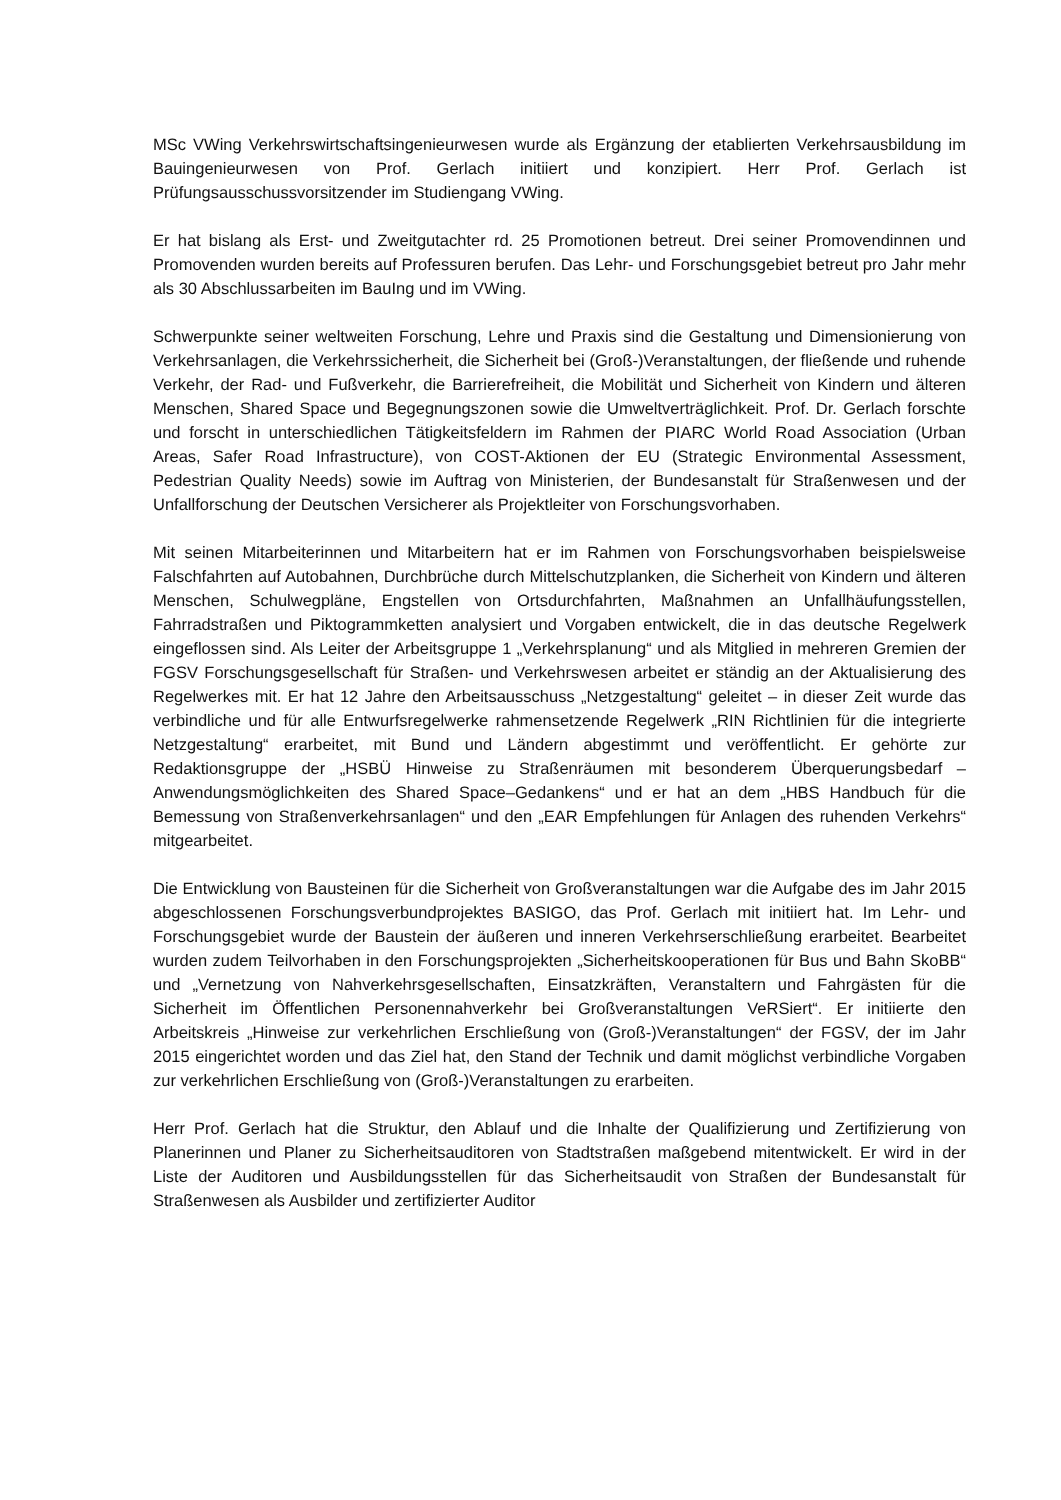MSc VWing Verkehrswirtschaftsingenieurwesen wurde als Ergänzung der etablierten Verkehrsausbildung im Bauingenieurwesen von Prof. Gerlach initiiert und konzipiert. Herr Prof. Gerlach ist Prüfungsausschussvorsitzender im Studiengang VWing.
Er hat bislang als Erst- und Zweitgutachter rd. 25 Promotionen betreut. Drei seiner Promovendinnen und Promovenden wurden bereits auf Professuren berufen. Das Lehr- und Forschungsgebiet betreut pro Jahr mehr als 30 Abschlussarbeiten im BauIng und im VWing.
Schwerpunkte seiner weltweiten Forschung, Lehre und Praxis sind die Gestaltung und Dimensionierung von Verkehrsanlagen, die Verkehrssicherheit, die Sicherheit bei (Groß-)Veranstaltungen, der fließende und ruhende Verkehr, der Rad- und Fußverkehr, die Barrierefreiheit, die Mobilität und Sicherheit von Kindern und älteren Menschen, Shared Space und Begegnungszonen sowie die Umweltverträglichkeit. Prof. Dr. Gerlach forschte und forscht in unterschiedlichen Tätigkeitsfeldern im Rahmen der PIARC World Road Association (Urban Areas, Safer Road Infrastructure), von COST-Aktionen der EU (Strategic Environmental Assessment, Pedestrian Quality Needs) sowie im Auftrag von Ministerien, der Bundesanstalt für Straßenwesen und der Unfallforschung der Deutschen Versicherer als Projektleiter von Forschungsvorhaben.
Mit seinen Mitarbeiterinnen und Mitarbeitern hat er im Rahmen von Forschungsvorhaben beispielsweise Falschfahrten auf Autobahnen, Durchbrüche durch Mittelschutzplanken, die Sicherheit von Kindern und älteren Menschen, Schulwegpläne, Engstellen von Ortsdurchfahrten, Maßnahmen an Unfallhäufungsstellen, Fahrradstraßen und Piktogrammketten analysiert und Vorgaben entwickelt, die in das deutsche Regelwerk eingeflossen sind. Als Leiter der Arbeitsgruppe 1 „Verkehrsplanung“ und als Mitglied in mehreren Gremien der FGSV Forschungsgesellschaft für Straßen- und Verkehrswesen arbeitet er ständig an der Aktualisierung des Regelwerkes mit. Er hat 12 Jahre den Arbeitsausschuss „Netzgestaltung“ geleitet – in dieser Zeit wurde das verbindliche und für alle Entwurfsregelwerke rahmensetzende Regelwerk „RIN Richtlinien für die integrierte Netzgestaltung“ erarbeitet, mit Bund und Ländern abgestimmt und veröffentlicht. Er gehörte zur Redaktionsgruppe der „HSBÜ Hinweise zu Straßenräumen mit besonderem Überquerungsbedarf – Anwendungsmöglichkeiten des Shared Space–Gedankens“ und er hat an dem „HBS Handbuch für die Bemessung von Straßenverkehrsanlagen“ und den „EAR Empfehlungen für Anlagen des ruhenden Verkehrs“ mitgearbeitet.
Die Entwicklung von Bausteinen für die Sicherheit von Großveranstaltungen war die Aufgabe des im Jahr 2015 abgeschlossenen Forschungsverbundprojektes BASIGO, das Prof. Gerlach mit initiiert hat. Im Lehr- und Forschungsgebiet wurde der Baustein der äußeren und inneren Verkehrserschließung erarbeitet. Bearbeitet wurden zudem Teilvorhaben in den Forschungsprojekten „Sicherheitskooperationen für Bus und Bahn SkoBB“ und „Vernetzung von Nahverkehrsgesellschaften, Einsatzkräften, Veranstaltern und Fahrgästen für die Sicherheit im Öffentlichen Personennahverkehr bei Großveranstaltungen VeRSiert“. Er initiierte den Arbeitskreis „Hinweise zur verkehrlichen Erschließung von (Groß-)Veranstaltungen“ der FGSV, der im Jahr 2015 eingerichtet worden und das Ziel hat, den Stand der Technik und damit möglichst verbindliche Vorgaben zur verkehrlichen Erschließung von (Groß-)Veranstaltungen zu erarbeiten.
Herr Prof. Gerlach hat die Struktur, den Ablauf und die Inhalte der Qualifizierung und Zertifizierung von Planerinnen und Planer zu Sicherheitsauditoren von Stadtstraßen maßgebend mitentwickelt. Er wird in der Liste der Auditoren und Ausbildungsstellen für das Sicherheitsaudit von Straßen der Bundesanstalt für Straßenwesen als Ausbilder und zertifizierter Auditor